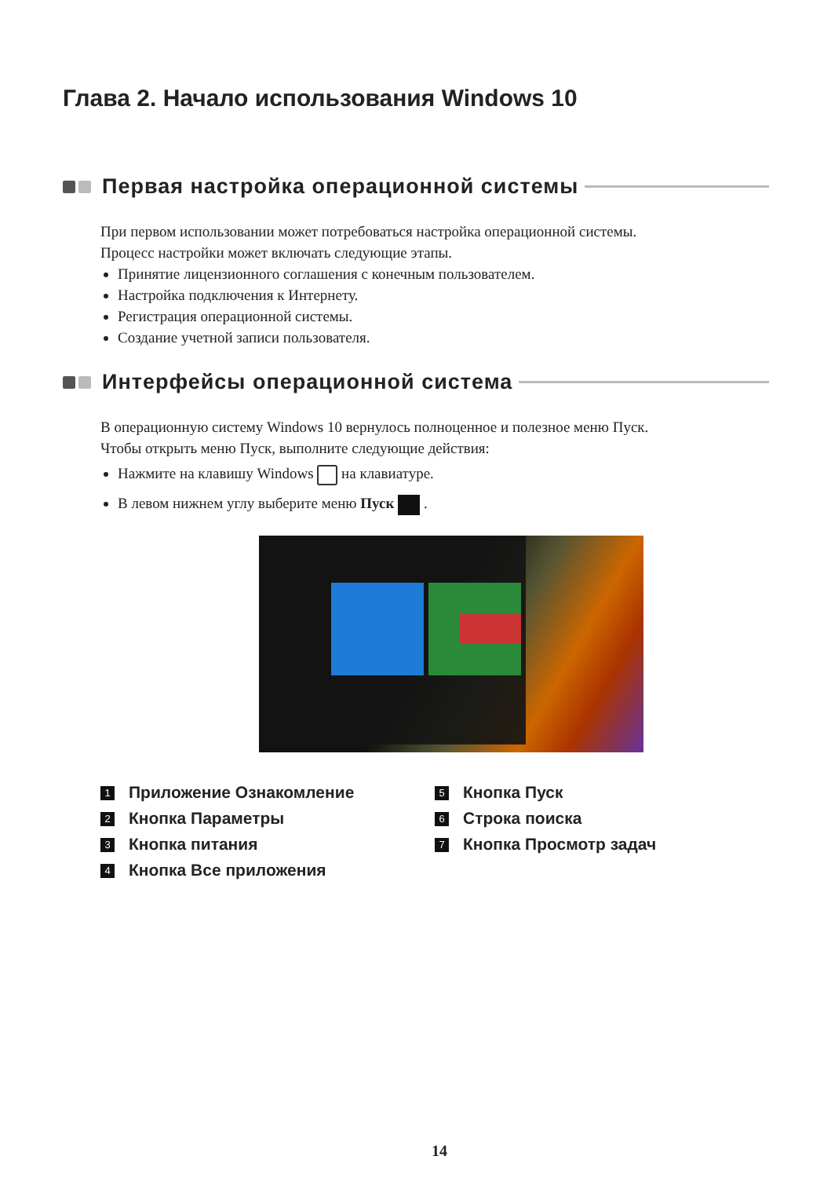Глава 2. Начало использования Windows 10
Первая настройка операционной системы
При первом использовании может потребоваться настройка операционной системы.
Процесс настройки может включать следующие этапы.
Принятие лицензионного соглашения с конечным пользователем.
Настройка подключения к Интернету.
Регистрация операционной системы.
Создание учетной записи пользователя.
Интерфейсы операционной система
В операционную систему Windows 10 вернулось полноценное и полезное меню Пуск.
Чтобы открыть меню Пуск, выполните следующие действия:
Нажмите на клавишу Windows на клавиатуре.
В левом нижнем углу выберите меню Пуск .
1 Приложение Ознакомление
2 Кнопка Параметры
3 Кнопка питания
4 Кнопка Все приложения
5 Кнопка Пуск
6 Строка поиска
7 Кнопка Просмотр задач
14